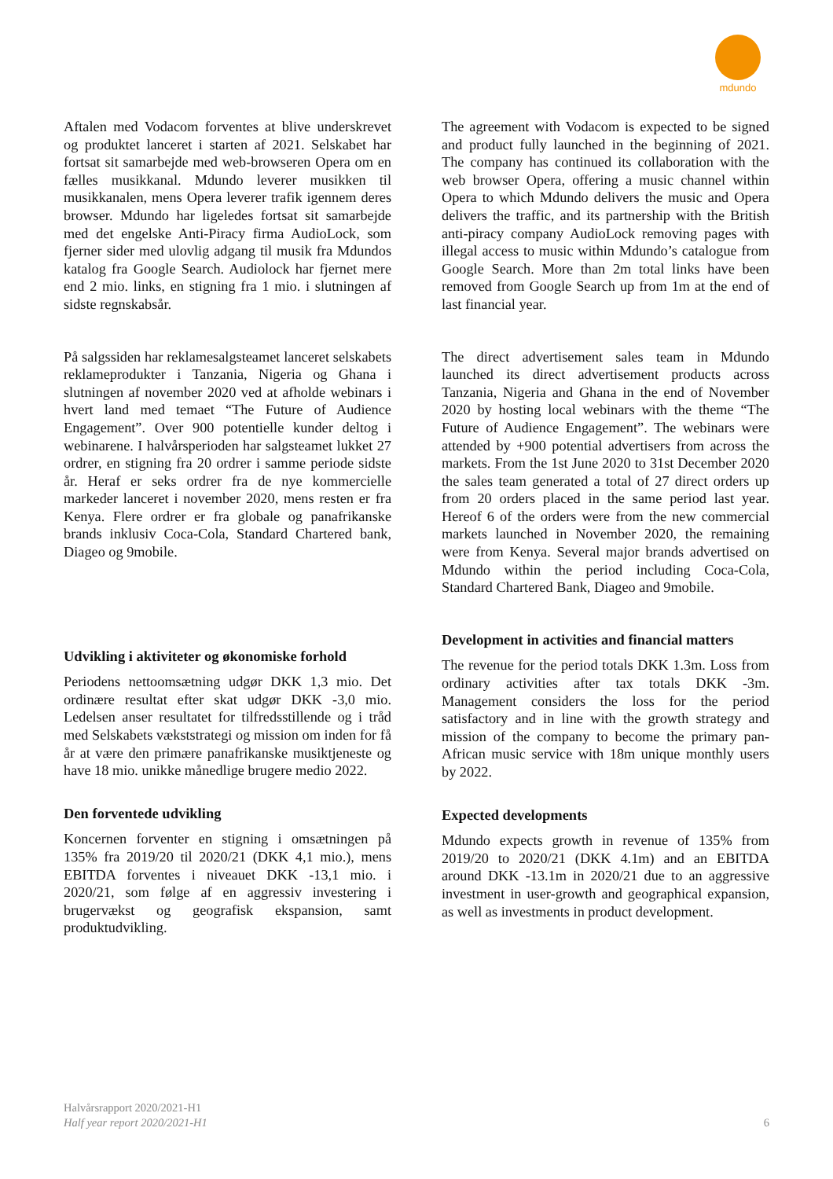mdundo
Aftalen med Vodacom forventes at blive underskrevet og produktet lanceret i starten af 2021. Selskabet har fortsat sit samarbejde med web-browseren Opera om en fælles musikkanal. Mdundo leverer musikken til musikkanalen, mens Opera leverer trafik igennem deres browser. Mdundo har ligeledes fortsat sit samarbejde med det engelske Anti-Piracy firma AudioLock, som fjerner sider med ulovlig adgang til musik fra Mdundos katalog fra Google Search. Audiolock har fjernet mere end 2 mio. links, en stigning fra 1 mio. i slutningen af sidste regnskabsår.
På salgssiden har reklamesalgsteamet lanceret selskabets reklameprodukter i Tanzania, Nigeria og Ghana i slutningen af november 2020 ved at afholde webinars i hvert land med temaet “The Future of Audience Engagement”. Over 900 potentielle kunder deltog i webinarene. I halvårsperioden har salgsteamet lukket 27 ordrer, en stigning fra 20 ordrer i samme periode sidste år. Heraf er seks ordrer fra de nye kommercielle markeder lanceret i november 2020, mens resten er fra Kenya. Flere ordrer er fra globale og panafrikanske brands inklusiv Coca-Cola, Standard Chartered bank, Diageo og 9mobile.
Udvikling i aktiviteter og økonomiske forhold
Periodens nettoomsætning udgør DKK 1,3 mio. Det ordinære resultat efter skat udgør DKK -3,0 mio. Ledelsen anser resultatet for tilfredsstillende og i tråd med Selskabets vækststrategi og mission om inden for få år at være den primære panafrikanske musiktjeneste og have 18 mio. unikke månedlige brugere medio 2022.
Den forventede udvikling
Koncernen forventer en stigning i omsætningen på 135% fra 2019/20 til 2020/21 (DKK 4,1 mio.), mens EBITDA forventes i niveauet DKK -13,1 mio. i 2020/21, som følge af en aggressiv investering i brugervækst og geografisk ekspansion, samt produktudvikling.
The agreement with Vodacom is expected to be signed and product fully launched in the beginning of 2021. The company has continued its collaboration with the web browser Opera, offering a music channel within Opera to which Mdundo delivers the music and Opera delivers the traffic, and its partnership with the British anti-piracy company AudioLock removing pages with illegal access to music within Mdundo’s catalogue from Google Search. More than 2m total links have been removed from Google Search up from 1m at the end of last financial year.
The direct advertisement sales team in Mdundo launched its direct advertisement products across Tanzania, Nigeria and Ghana in the end of November 2020 by hosting local webinars with the theme “The Future of Audience Engagement”. The webinars were attended by +900 potential advertisers from across the markets. From the 1st June 2020 to 31st December 2020 the sales team generated a total of 27 direct orders up from 20 orders placed in the same period last year. Hereof 6 of the orders were from the new commercial markets launched in November 2020, the remaining were from Kenya. Several major brands advertised on Mdundo within the period including Coca-Cola, Standard Chartered Bank, Diageo and 9mobile.
Development in activities and financial matters
The revenue for the period totals DKK 1.3m. Loss from ordinary activities after tax totals DKK -3m. Management considers the loss for the period satisfactory and in line with the growth strategy and mission of the company to become the primary pan-African music service with 18m unique monthly users by 2022.
Expected developments
Mdundo expects growth in revenue of 135% from 2019/20 to 2020/21 (DKK 4.1m) and an EBITDA around DKK -13.1m in 2020/21 due to an aggressive investment in user-growth and geographical expansion, as well as investments in product development.
Halvårsrapport 2020/2021-H1
Half year report 2020/2021-H1
6